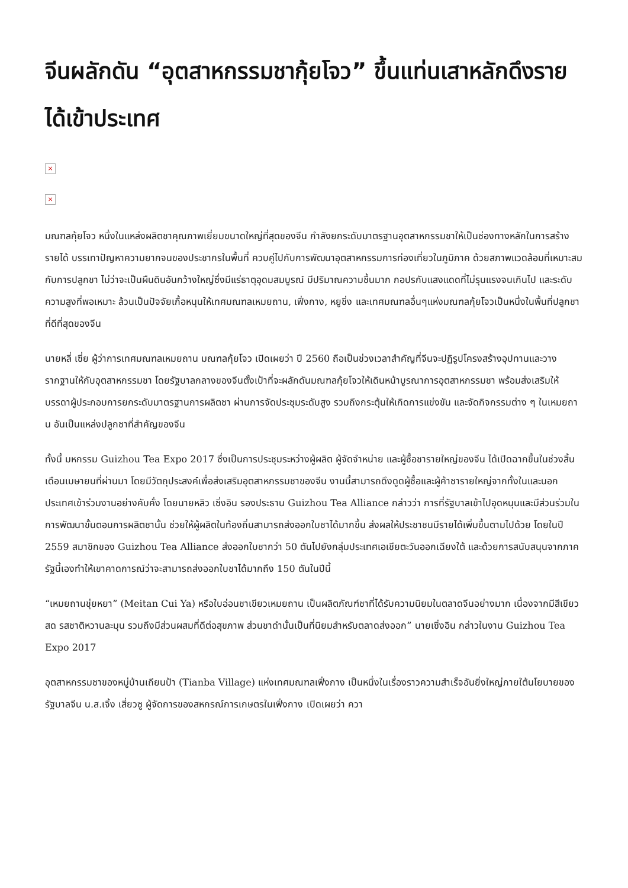จีนผลักดัน “อุตสาหกรรมชากุ้ยโจว” ขึ้นแท่นเสาหลักดึงรายได้เข้าประเทศ
×
×
มณฑลกุ้ยโจว หนึ่งในแหล่งผลิตชาคุณภาพเยี่ยมขนาดใหญ่ที่สุดของจีน กำลังยกระดับมาตรฐานอุตสาหกรรมชาให้เป็นช่องทางหลักในการสร้างรายได้ บรรเทาปัญหาความยากจนของประชากรในพื้นที่ ควบคู่ไปกับการพัฒนาอุตสาหกรรมการท่องเที่ยวในภูมิภาค ด้วยสภาพแวดล้อมที่เหมาะสมกับการปลูกชา ไม่ว่าจะเป็นผืนดินอันกว้างใหญ่ซึ่งมีแร่ธาตุอุดมสมบูรณ์ มีปริมาณความชื้นมาก กอปรกับแสงแดดที่ไม่รุนแรงจนเกินไป และระดับความสูงที่พอเหมาะ ล้วนเป็นปัจจัยเกื้อหนุนให้เทศมณฑลเหมยถาน, เฟิ่งกาง, หยูชิ่ง และเทศมณฑลอื่นๆแห่งมณฑลกุ้ยโจวเป็นหนึ่งในพื้นที่ปลูกชาที่ดีที่สุดของจีน
นายหลี่ เซี่ย ผู้ว่าการเทศมณฑลเหมยถาน มณฑลกุ้ยโจว เปิดเผยว่า ปี 2560 ถือเป็นช่วงเวลาสำคัญที่จีนจะปฏิรูปโครงสร้างอุปทานและวางรากฐานให้กับอุตสาหกรรมชา โดยรัฐบาลกลางของจีนตั้งเป้าที่จะผลักดันมณฑลกุ้ยโจวให้เดินหน้าบูรณาการอุตสาหกรรมชา พร้อมส่งเสริมให้บรรดาผู้ประกอบการยกระดับมาตรฐานการผลิตชา ผ่านการจัดประชุมระดับสูง รวมถึงกระตุ้นให้เกิดการแข่งขัน และจัดกิจกรรมต่าง ๆ ในเหมยถาน อันเป็นแหล่งปลูกชาที่สำคัญของจีน
ทั้งนี้ มหกรรม Guizhou Tea Expo 2017 ซึ่งเป็นการประชุมระหว่างผู้ผลิต ผู้จัดจำหน่าย และผู้ซื้อชารายใหญ่ของจีน ได้เปิดฉากขึ้นในช่วงสิ้นเดือนเมษายนที่ผ่านมา โดยมีวัตถุประสงค์เพื่อส่งเสริมอุตสาหกรรมชาของจีน งานนี้สามารถดึงดูดผู้ซื้อและผู้ค้าชารายใหญ่จากทั้งในและนอกประเทศเข้าร่วมงานอย่างคับคั่ง โดยนายหลิว เซิ่งอิน รองประธาน Guizhou Tea Alliance กล่าวว่า การที่รัฐบาลเข้าไปอุดหนุนและมีส่วนร่วมในการพัฒนาขั้นตอนการผลิตชานั้น ช่วยให้ผู้ผลิตในท้องถิ่นสามารถส่งออกใบชาได้มากขึ้น ส่งผลให้ประชาชนมีรายได้เพิ่มขึ้นตามไปด้วย โดยในปี 2559 สมาชิกของ Guizhou Tea Alliance ส่งออกใบชากว่า 50 ตันไปยังกลุ่มประเทศเอเชียตะวันออกเฉียงใต้ และด้วยการสนับสนุนจากภาครัฐนี้เองทำให้เขาคาดการณ์ว่าจะสามารถส่งออกใบชาได้มากถึง 150 ตันในปีนี้
“เหมยถานชุ่ยหยา” (Meitan Cui Ya) หรือใบอ่อนชาเขียวเหมยถาน เป็นผลิตภัณฑ์ชาที่ได้รับความนิยมในตลาดจีนอย่างมาก เนื่องจากมีสีเขียวสด รสชาติหวานละมุน รวมถึงมีส่วนผสมที่ดีต่อสุขภาพ ส่วนชาดำนั้นเป็นที่นิยมสำหรับตลาดส่งออก” นายเซิ่งอิน กล่าวในงาน Guizhou Tea Expo 2017
อุตสาหกรรมชาของหมู่บ้านเถียนป้า (Tianba Village) แห่งเทศมณฑลเฟิ่งกาง เป็นหนึ่งในเรื่องราวความสำเร็จอันยิ่งใหญ่ภายใต้นโยบายของรัฐบาลจีน น.ส.เจิ้ง เสี่ยวซู ผู้จัดการของสหกรณ์การเกษตรในเฟิ่งกาง เปิดเผยว่า ควา